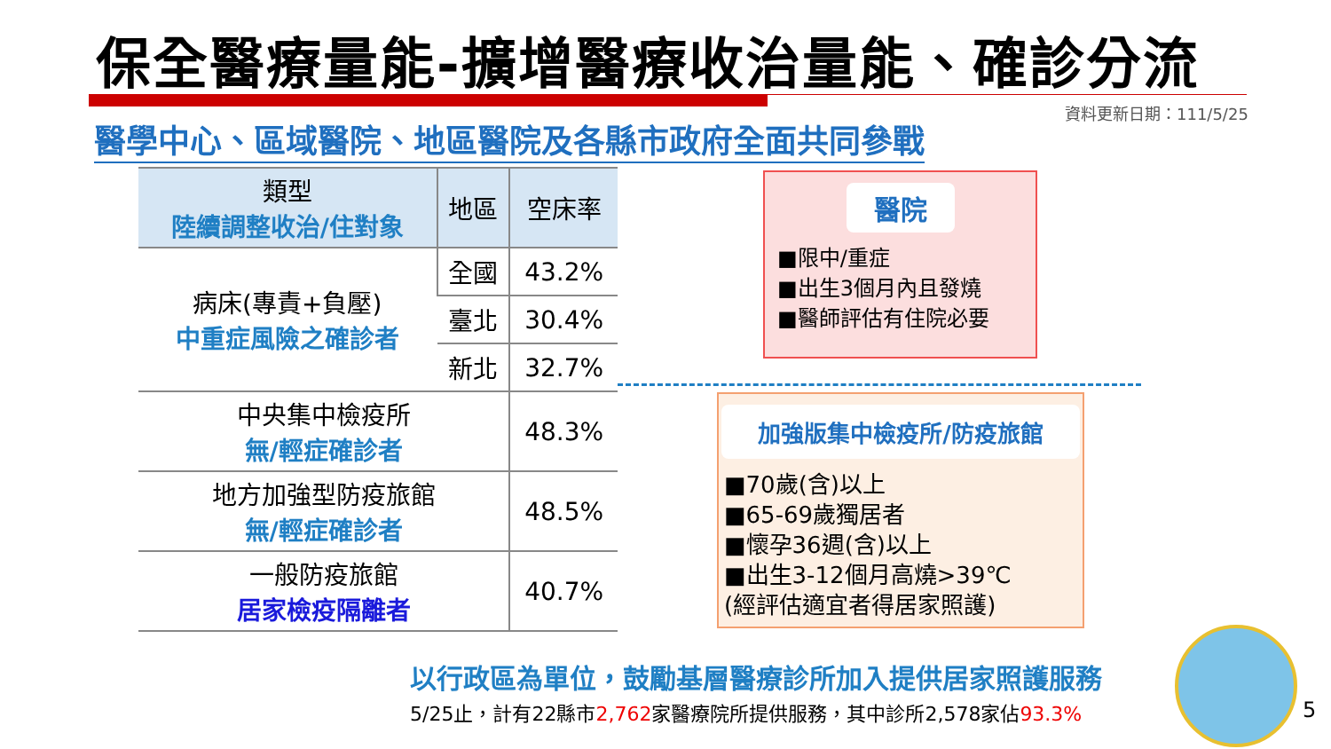保全醫療量能-擴增醫療收治量能、確診分流
資料更新日期：111/5/25
醫學中心、區域醫院、地區醫院及各縣市政府全面共同參戰
| 類型 陸續調整收治/住對象 | 地區 | 空床率 |
| --- | --- | --- |
| 病床(專責+負壓) 中重症風險之確診者 | 全國 | 43.2% |
| | 臺北 | 30.4% |
| | 新北 | 32.7% |
| 中央集中檢疫所 無/輕症確診者 | | 48.3% |
| 地方加強型防疫旅館 無/輕症確診者 | | 48.5% |
| 一般防疫旅館 居家檢疫隔離者 | | 40.7% |
醫院
■限中/重症
■出生3個月內且發燒
■醫師評估有住院必要
加強版集中檢疫所/防疫旅館
■70歲(含)以上
■65-69歲獨居者
■懷孕36週(含)以上
■出生3-12個月高燒>39℃
(經評估適宜者得居家照護)
以行政區為單位，鼓勵基層醫療診所加入提供居家照護服務
5/25止，計有22縣市2,762家醫療院所提供服務，其中診所2,578家佔93.3%
5